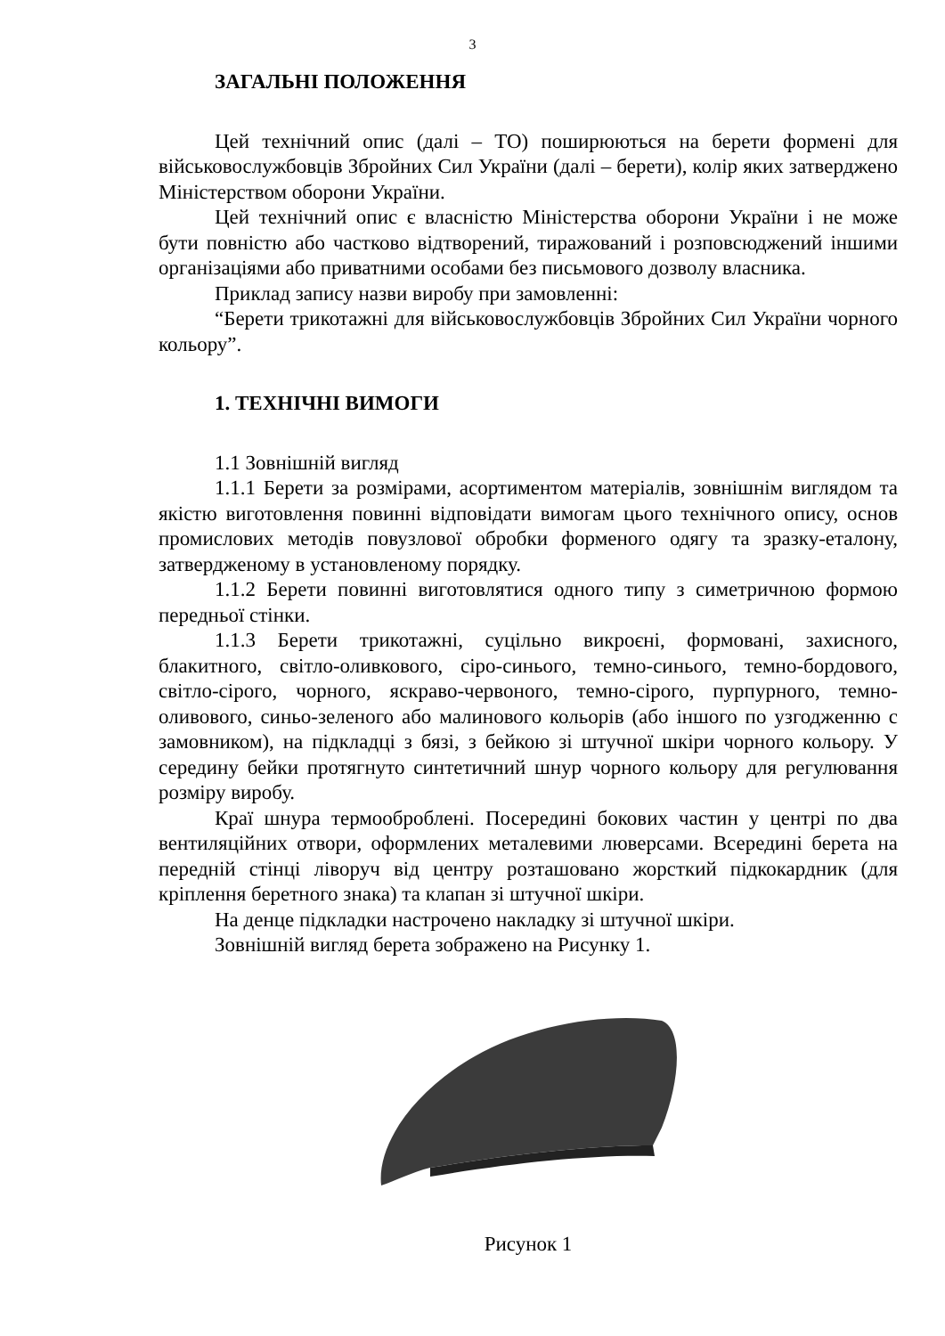3
ЗАГАЛЬНІ ПОЛОЖЕННЯ
Цей технічний опис (далі – ТО) поширюються на берети формені для військовослужбовців Збройних Сил України (далі – берети), колір яких затверджено Міністерством оборони України.
Цей технічний опис є власністю Міністерства оборони України і не може бути повністю або частково відтворений, тиражований і розповсюджений іншими організаціями або приватними особами без письмового дозволу власника.
Приклад запису назви виробу при замовленні:
“Берети трикотажні для військовослужбовців Збройних Сил України чорного кольору”.
1. ТЕХНІЧНІ ВИМОГИ
1.1 Зовнішній вигляд
1.1.1 Берети за розмірами, асортиментом матеріалів, зовнішнім виглядом та якістю виготовлення повинні відповідати вимогам цього технічного опису, основ промислових методів повузлової обробки форменого одягу та зразку-еталону, затвердженому в установленому порядку.
1.1.2 Берети повинні виготовлятися одного типу з симетричною формою передньої стінки.
1.1.3 Берети трикотажні, суцільно викроєні, формовані, захисного, блакитного, світло-оливкового, сіро-синього, темно-синього, темно-бордового, світло-сірого, чорного, яскраво-червоного, темно-сірого, пурпурного, темно-оливового, синьо-зеленого або малинового кольорів (або іншого по узгодженню с замовником), на підкладці з бязі, з бейкою зі штучної шкіри чорного кольору. У середину бейки протягнуто синтетичний шнур чорного кольору для регулювання розміру виробу.
Краї шнура термооброблені. Посередині бокових частин у центрі по два вентиляційних отвори, оформлених металевими люверсами. Всередині берета на передній стінці ліворуч від центру розташовано жорсткий підкокардник (для кріплення беретного знака) та клапан зі штучної шкіри.
На денце підкладки настрочено накладку зі штучної шкіри.
Зовнішній вигляд берета зображено на Рисунку 1.
Рисунок 1